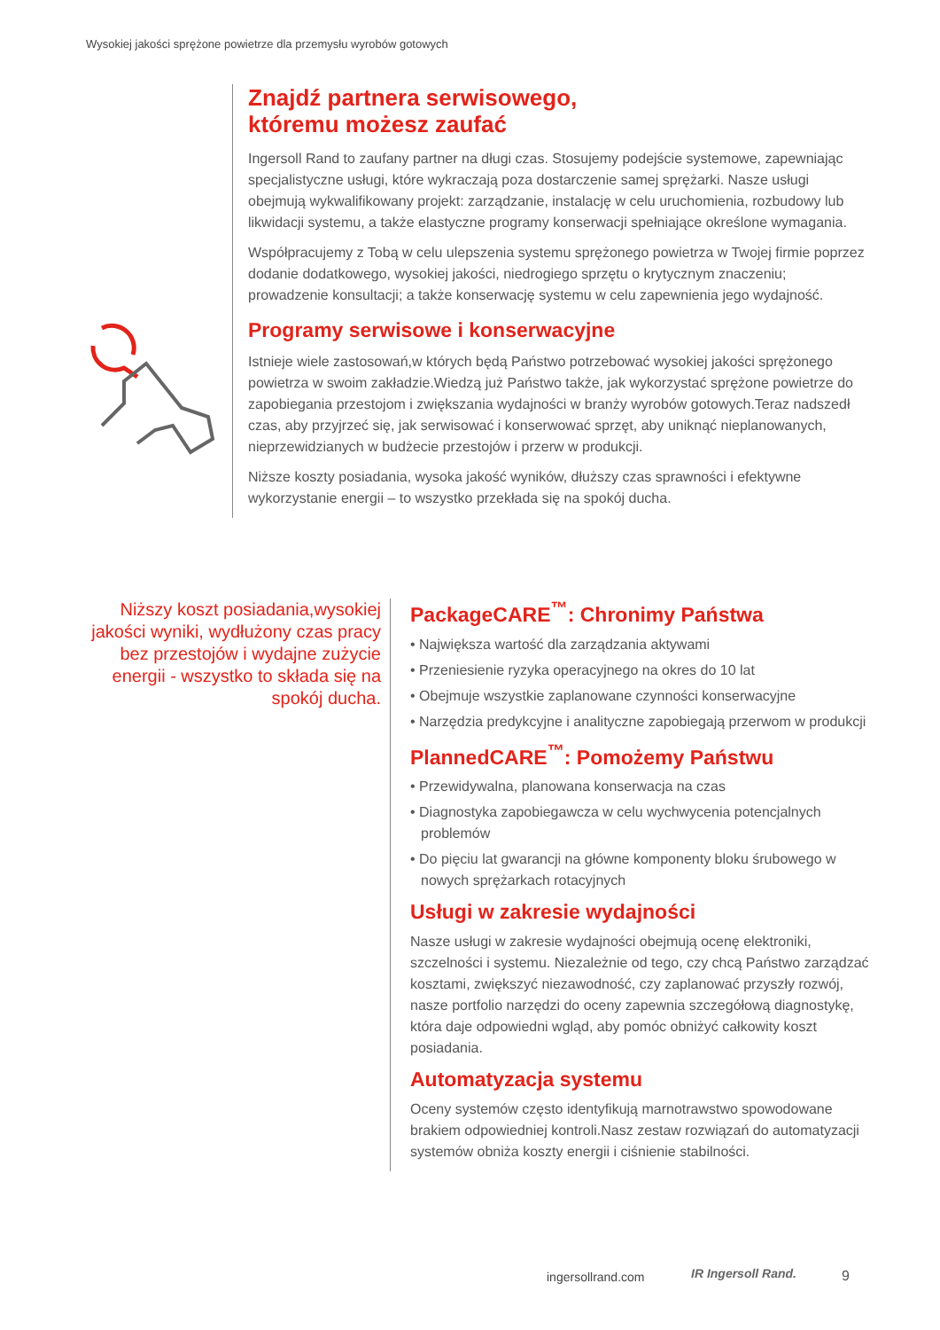Wysokiej jakości sprężone powietrze dla przemysłu wyrobów gotowych
Znajdź partnera serwisowego,
któremu możesz zaufać
Ingersoll Rand to zaufany partner na długi czas. Stosujemy podejście systemowe, zapewniając specjalistyczne usługi, które wykraczają poza dostarczenie samej sprężarki. Nasze usługi obejmują wykwalifikowany projekt: zarządzanie, instalację w celu uruchomienia, rozbudowy lub likwidacji systemu, a także elastyczne programy konserwacji spełniające określone wymagania.
Współpracujemy z Tobą w celu ulepszenia systemu sprężonego powietrza w Twojej firmie poprzez dodanie dodatkowego, wysokiej jakości, niedrogiego sprzętu o krytycznym znaczeniu; prowadzenie konsultacji; a także konserwację systemu w celu zapewnienia jego wydajność.
Programy serwisowe i konserwacyjne
Istnieje wiele zastosowań,w których będą Państwo potrzebować wysokiej jakości sprężonego powietrza w swoim zakładzie.Wiedzą już Państwo także, jak wykorzystać sprężone powietrze do zapobiegania przestojom i zwiększania wydajności w branży wyrobów gotowych.Teraz nadszedł czas, aby przyjrzeć się, jak serwisować i konserwować sprzęt, aby uniknąć nieplanowanych, nieprzewidzianych w budżecie przestojów i przerw w produkcji.
Niższe koszty posiadania, wysoka jakość wyników, dłuższy czas sprawności i efektywne wykorzystanie energii – to wszystko przekłada się na spokój ducha.
Niższy koszt posiadania,wysokiej jakości wyniki, wydłużony czas pracy bez przestojów i wydajne zużycie energii - wszystko to składa się na spokój ducha.
PackageCARE<sup>™</sup>: Chronimy Państwa
• Największa wartość dla zarządzania aktywami
• Przeniesienie ryzyka operacyjnego na okres do 10 lat
• Obejmuje wszystkie zaplanowane czynności konserwacyjne
• Narzędzia predykcyjne i analityczne zapobiegają przerwom w produkcji
PlannedCARE<sup>™</sup>: Pomożemy Państwu
• Przewidywalna, planowana konserwacja na czas
• Diagnostyka zapobiegawcza w celu wychwycenia potencjalnych problemów
• Do pięciu lat gwarancji na główne komponenty bloku śrubowego w nowych sprężarkach rotacyjnych
Usługi w zakresie wydajności
Nasze usługi w zakresie wydajności obejmują ocenę elektroniki, szczelności i systemu. Niezależnie od tego, czy chcą Państwo zarządzać kosztami, zwiększyć niezawodność, czy zaplanować przyszły rozwój, nasze portfolio narzędzi do oceny zapewnia szczegółową diagnostykę, która daje odpowiedni wgląd, aby pomóc obniżyć całkowity koszt posiadania.
Automatyzacja systemu
Oceny systemów często identyfikują marnotrawstwo spowodowane brakiem odpowiedniej kontroli.Nasz zestaw rozwiązań do automatyzacji systemów obniża koszty energii i ciśnienie stabilności.
ingersollrand.com IR Ingersoll Rand. 9